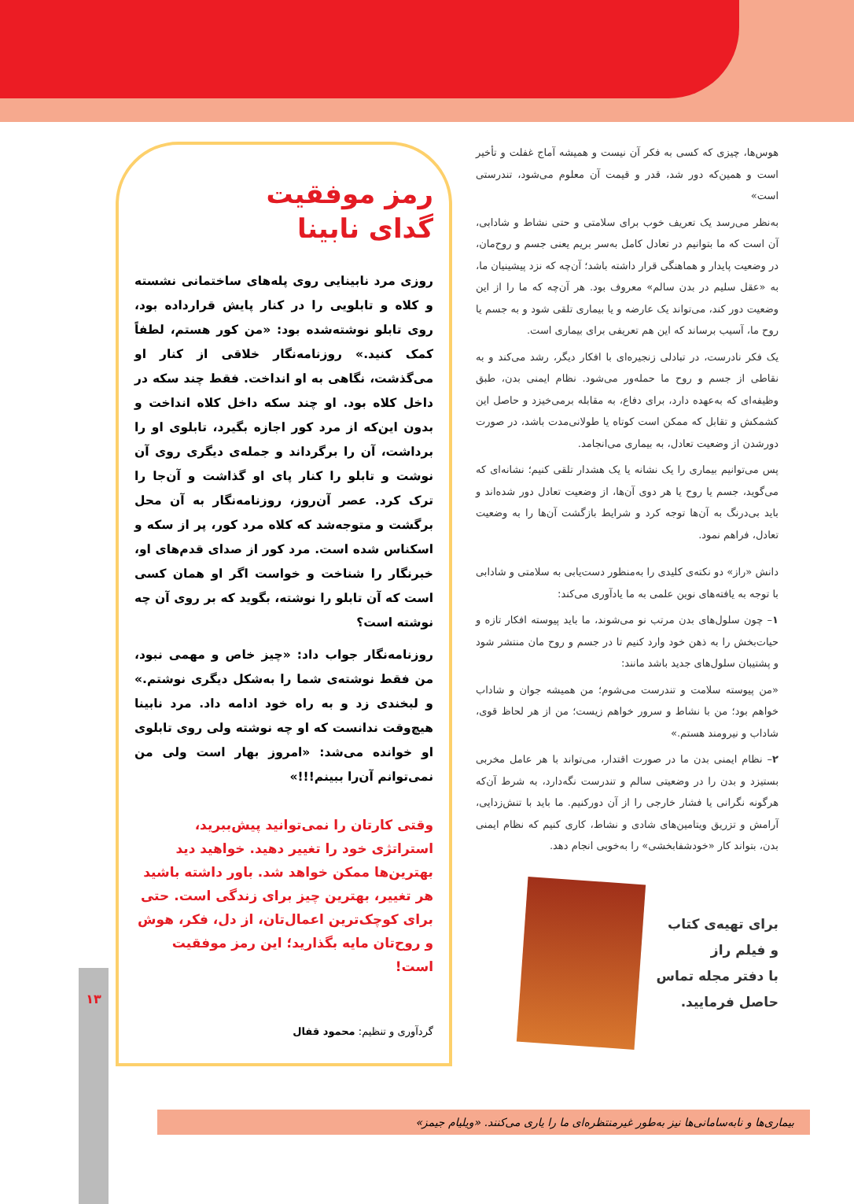هوس‌ها، چیزی که کسی به فکر آن نیست و همیشه آماج غفلت و تأخیر است و همین‌که دور شد، قدر و قیمت آن معلوم می‌شود، تندرستی است»
به‌نظر می‌رسد یک تعریف خوب برای سلامتی و حتی نشاط و شادابی، آن است که ما بتوانیم در تعادل کامل به‌سر بریم یعنی جسم و روح‌مان، در وضعیت پایدار و هماهنگی قرار داشته باشد؛ آن‌چه که نزد پیشینیان ما، به «عقل سلیم در بدن سالم» معروف بود. هر آن‌چه که ما را از این وضعیت دور کند، می‌تواند یک عارضه و یا بیماری تلقی شود و به جسم یا روح ما، آسیب برساند که این هم تعریفی برای بیماری است.
یک فکر نادرست، در تبادلی زنجیره‌ای با افکار دیگر، رشد می‌کند و به نقاطی از جسم و روح ما حمله‌ور می‌شود. نظام ایمنی بدن، طبق وظیفه‌ای که به‌عهده دارد، برای دفاع، به مقابله برمی‌خیزد و حاصل این کشمکش و تقابل که ممکن است کوتاه یا طولانی‌مدت باشد، در صورت دورشدن از وضعیت تعادل، به بیماری می‌انجامد.
پس می‌توانیم بیماری را یک نشانه یا یک هشدار تلقی کنیم؛ نشانه‌ای که می‌گوید، جسم یا روح یا هر دوی آن‌ها، از وضعیت تعادل دور شده‌اند و باید بی‌درنگ به آن‌ها توجه کرد و شرایط بازگشت آن‌ها را به وضعیت تعادل، فراهم نمود.
دانش «راز» دو نکته‌ی کلیدی را به‌منظور دست‌یابی به سلامتی و شادابی با توجه به یافته‌های نوین علمی به ما یادآوری می‌کند:
۱– چون سلول‌های بدن مرتب نو می‌شوند، ما باید پیوسته افکار تازه و حیات‌بخش را به ذهن خود وارد کنیم تا در جسم و روح مان منتشر شود و پشتیبان سلول‌های جدید باشد مانند:
«من پیوسته سلامت و تندرست می‌شوم؛ من همیشه جوان و شاداب خواهم بود؛ من با نشاط و سرور خواهم زیست؛ من از هر لحاظ قوی، شاداب و نیرومند هستم.»
۲– نظام ایمنی بدن ما در صورت اقتدار، می‌تواند با هر عامل مخربی بستیزد و بدن را در وضعیتی سالم و تندرست نگه‌دارد، به شرط آن‌که هرگونه نگرانی یا فشار خارجی را از آن دورکنیم. ما باید با تنش‌زدایی، آرامش و تزریق ویتامین‌های شادی و نشاط، کاری کنیم که نظام ایمنی بدن، بتواند کار «خودشفابخشی» را به‌خوبی انجام دهد.
برای تهیه‌ی کتاب
و فیلم راز
با دفتر مجله تماس
حاصل فرمایید.
رمز موفقیت
گدای نابینا
روزی مرد نابینایی روی پله‌های ساختمانی نشسته و کلاه و تابلویی را در کنار پایش قرارداده بود، روی تابلو نوشته‌شده بود: «من کور هستم، لطفاً کمک کنید.» روزنامه‌نگار خلاقی از کنار او می‌گذشت، نگاهی به او انداخت. فقط چند سکه در داخل کلاه بود. او چند سکه داخل کلاه انداخت و بدون این‌که از مرد کور اجازه بگیرد، تابلوی او را برداشت، آن را برگرداند و جمله‌ی دیگری روی آن نوشت و تابلو را کنار پای او گذاشت و آن‌جا را ترک کرد. عصر آن‌روز، روزنامه‌نگار به آن محل برگشت و متوجه‌شد که کلاه مرد کور، پر از سکه و اسکناس شده است. مرد کور از صدای قدم‌های او، خبرنگار را شناخت و خواست اگر او همان کسی است که آن تابلو را نوشته، بگوید که بر روی آن چه نوشته است؟
روزنامه‌نگار جواب داد: «چیز خاص و مهمی نبود، من فقط نوشته‌ی شما را به‌شکل دیگری نوشتم.» و لبخندی زد و به راه خود ادامه داد. مرد نابینا هیچ‌وقت ندانست که او چه نوشته ولی روی تابلوی او خوانده می‌شد: «امروز بهار است ولی من نمی‌توانم آن‌را ببینم!!!»
وقتی کارتان را نمی‌توانید پیش‌ببرید، استراتژی خود را تغییر دهید. خواهید دید بهترین‌ها ممکن خواهد شد. باور داشته باشید هر تغییر، بهترین چیز برای زندگی است. حتی برای کوچک‌ترین اعمال‌تان، از دل، فکر، هوش و روح‌تان مایه بگذارید؛ این رمز موفقیت است!
گردآوری و تنظیم: محمود قفال
۱۳
بیماری‌ها و نابه‌سامانی‌ها نیز به‌طور غیرمنتظره‌ای ما را یاری می‌کنند. «ویلیام جیمز»